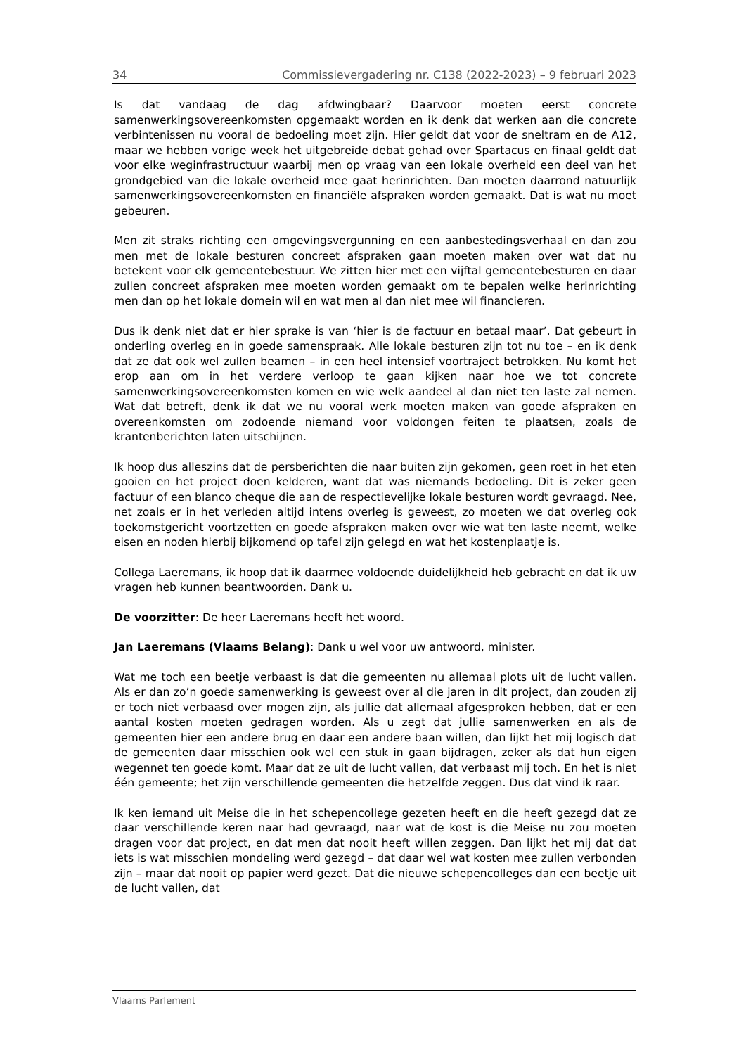34 Commissievergadering nr. C138 (2022-2023) – 9 februari 2023
Is dat vandaag de dag afdwingbaar? Daarvoor moeten eerst concrete samenwerkingsovereenkomsten opgemaakt worden en ik denk dat werken aan die concrete verbintenissen nu vooral de bedoeling moet zijn. Hier geldt dat voor de sneltram en de A12, maar we hebben vorige week het uitgebreide debat gehad over Spartacus en finaal geldt dat voor elke weginfrastructuur waarbij men op vraag van een lokale overheid een deel van het grondgebied van die lokale overheid mee gaat herinrichten. Dan moeten daarrond natuurlijk samenwerkingsovereenkomsten en financiële afspraken worden gemaakt. Dat is wat nu moet gebeuren.
Men zit straks richting een omgevingsvergunning en een aanbestedingsverhaal en dan zou men met de lokale besturen concreet afspraken gaan moeten maken over wat dat nu betekent voor elk gemeentebestuur. We zitten hier met een vijftal gemeentebesturen en daar zullen concreet afspraken mee moeten worden gemaakt om te bepalen welke herinrichting men dan op het lokale domein wil en wat men al dan niet mee wil financieren.
Dus ik denk niet dat er hier sprake is van ‘hier is de factuur en betaal maar’. Dat gebeurt in onderling overleg en in goede samenspraak. Alle lokale besturen zijn tot nu toe – en ik denk dat ze dat ook wel zullen beamen – in een heel intensief voortraject betrokken. Nu komt het erop aan om in het verdere verloop te gaan kijken naar hoe we tot concrete samenwerkingsovereenkomsten komen en wie welk aandeel al dan niet ten laste zal nemen. Wat dat betreft, denk ik dat we nu vooral werk moeten maken van goede afspraken en overeenkomsten om zodoende niemand voor voldongen feiten te plaatsen, zoals de krantenberichten laten uitschijnen.
Ik hoop dus alleszins dat de persberichten die naar buiten zijn gekomen, geen roet in het eten gooien en het project doen kelderen, want dat was niemands bedoeling. Dit is zeker geen factuur of een blanco cheque die aan de respectievelijke lokale besturen wordt gevraagd. Nee, net zoals er in het verleden altijd intens overleg is geweest, zo moeten we dat overleg ook toekomstgericht voortzetten en goede afspraken maken over wie wat ten laste neemt, welke eisen en noden hierbij bijkomend op tafel zijn gelegd en wat het kostenplaatje is.
Collega Laeremans, ik hoop dat ik daarmee voldoende duidelijkheid heb gebracht en dat ik uw vragen heb kunnen beantwoorden. Dank u.
De voorzitter: De heer Laeremans heeft het woord.
Jan Laeremans (Vlaams Belang): Dank u wel voor uw antwoord, minister.
Wat me toch een beetje verbaast is dat die gemeenten nu allemaal plots uit de lucht vallen. Als er dan zo’n goede samenwerking is geweest over al die jaren in dit project, dan zouden zij er toch niet verbaasd over mogen zijn, als jullie dat allemaal afgesproken hebben, dat er een aantal kosten moeten gedragen worden. Als u zegt dat jullie samenwerken en als de gemeenten hier een andere brug en daar een andere baan willen, dan lijkt het mij logisch dat de gemeenten daar misschien ook wel een stuk in gaan bijdragen, zeker als dat hun eigen wegennet ten goede komt. Maar dat ze uit de lucht vallen, dat verbaast mij toch. En het is niet één gemeente; het zijn verschillende gemeenten die hetzelfde zeggen. Dus dat vind ik raar.
Ik ken iemand uit Meise die in het schepencollege gezeten heeft en die heeft gezegd dat ze daar verschillende keren naar had gevraagd, naar wat de kost is die Meise nu zou moeten dragen voor dat project, en dat men dat nooit heeft willen zeggen. Dan lijkt het mij dat dat iets is wat misschien mondeling werd gezegd – dat daar wel wat kosten mee zullen verbonden zijn – maar dat nooit op papier werd gezet. Dat die nieuwe schepencolleges dan een beetje uit de lucht vallen, dat
Vlaams Parlement